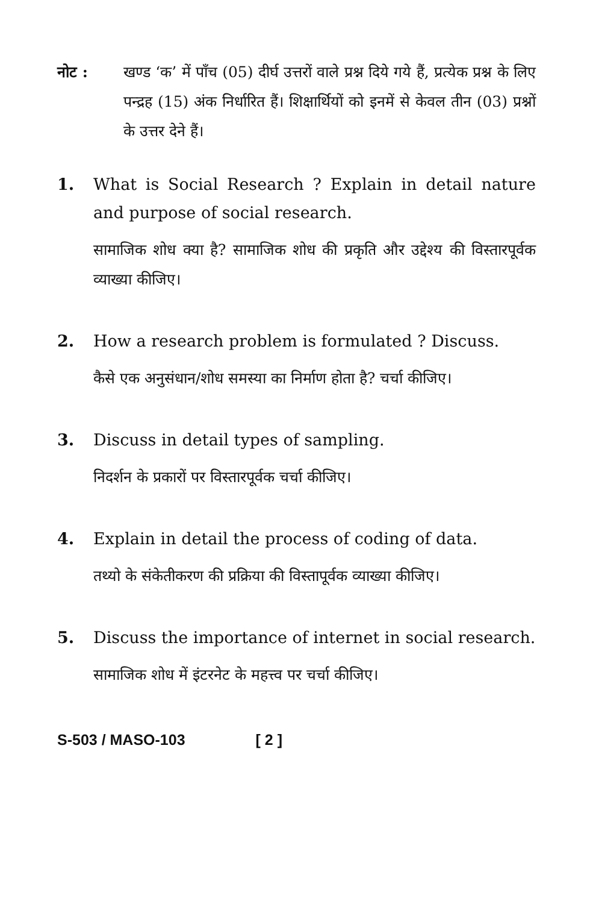नोट : खण्ड ‘क’ में पाँच (05) दीर्घ उत्तरों वाले प्रश्न दिये गये हैं, प्रत्येक प्रश्न के लिए पन्द्रह (15) अंक निर्धारित हैं। शिक्षार्थियों को इनमें से केवल तीन (03) प्रश्नों के उत्तर देने हैं।
1. What is Social Research ? Explain in detail nature and purpose of social research.
सामाजिक शोध क्या है? सामाजिक शोध की प्रकृति और उद्देश्य की विस्तारपूर्वक व्याख्या कीजिए।
2. How a research problem is formulated ? Discuss.
कैसे एक अनुसंधान/शोध समस्या का निर्माण होता है? चर्चा कीजिए।
3. Discuss in detail types of sampling.
निदर्शन के प्रकारों पर विस्तारपूर्वक चर्चा कीजिए।
4. Explain in detail the process of coding of data.
तथ्यो के संकेतीकरण की प्रक्रिया की विस्तापूर्वक व्याख्या कीजिए।
5. Discuss the importance of internet in social research.
सामाजिक शोध में इंटरनेट के महत्त्व पर चर्चा कीजिए।
S-503 / MASO-103 [ 2 ]